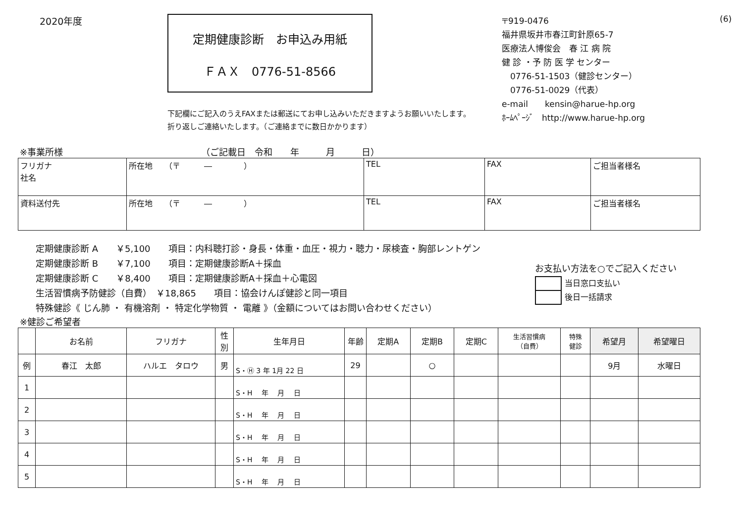2020年度
定期健康診断　お申込み用紙
ＦＡＸ　0776-51-8566
下記欄にご記入のうえFAXまたは郵送にてお申し込みいただきますようお願いいたします。
折り返しご連絡いたします。（ご連絡までに数日かかります）
〒919-0476
福井県坂井市春江町針原65-7
医療法人博俊会　春 江 病 院
健 診 ・予 防 医 学 センター
　0776-51-1503（健診センター）
　0776-51-0029（代表）
e-mail　　kensin@harue-hp.org
ﾎｰﾑﾍﾟｰｼﾞ　http://www.harue-hp.org
(6)
※事業所様　　　　　　　　　　　　　　　　（ご記載日　令和　　年　　　月　　　日）
| フリガナ 社名 | 所在地 （〒 ― ） | TEL | FAX | ご担当者様名 |
| 資料送付先 | 所在地 （〒 ― ） | TEL | FAX | ご担当者様名 |
定期健康診断 A　　￥5,100　　項目：内科聴打診・身長・体重・血圧・視力・聴力・尿検査・胸部レントゲン
定期健康診断 B　　￥7,100　　項目：定期健康診断A＋採血
定期健康診断 C　　￥8,400　　項目：定期健康診断A＋採血＋心電図
生活習慣病予防健診（自費）　￥18,865　　項目：協会けんぽ健診と同一項目
特殊健診《 じん肺 ・ 有機溶剤 ・ 特定化学物質 ・ 電離 》（金額についてはお問い合わせください）
お支払い方法を○でご記入ください
| | 当日窓口支払い |
| | 後日一括請求 |
※健診ご希望者
| | お名前 | フリガナ | 性別 | 生年月日 | 年齢 | 定期A | 定期B | 定期C | 生活習慣病 （自費） | 特殊 健診 | 希望月 | 希望曜日 |
| --- | --- | --- | --- | --- | --- | --- | --- | --- | --- | --- | --- | --- |
| 例 | 春江 太郎 | ハルエ タロウ | 男 | S・Ⓗ 3 年 1月 22 日 | 29 | | ○ | | | | 9月 | 水曜日 |
| 1 | | | | S・H 年 月 日 | | | | | | | | |
| 2 | | | | S・H 年 月 日 | | | | | | | | |
| 3 | | | | S・H 年 月 日 | | | | | | | | |
| 4 | | | | S・H 年 月 日 | | | | | | | | |
| 5 | | | | S・H 年 月 日 | | | | | | | | |